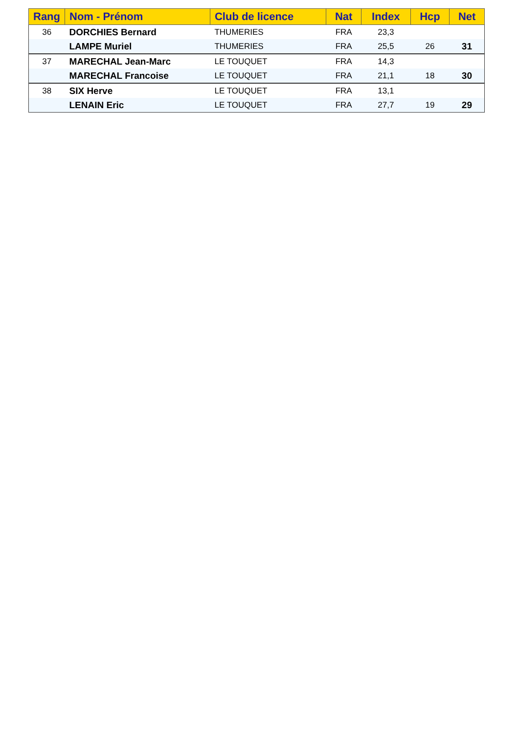| Rang | Nom - Prénom | Club de licence | Nat | Index | Hcp | Net |
| --- | --- | --- | --- | --- | --- | --- |
| 36 | DORCHIES Bernard | THUMERIES | FRA | 23,3 | | |
| | LAMPE Muriel | THUMERIES | FRA | 25,5 | 26 | 31 |
| 37 | MARECHAL Jean-Marc | LE TOUQUET | FRA | 14,3 | | |
| | MARECHAL Francoise | LE TOUQUET | FRA | 21,1 | 18 | 30 |
| 38 | SIX Herve | LE TOUQUET | FRA | 13,1 | | |
| | LENAIN Eric | LE TOUQUET | FRA | 27,7 | 19 | 29 |